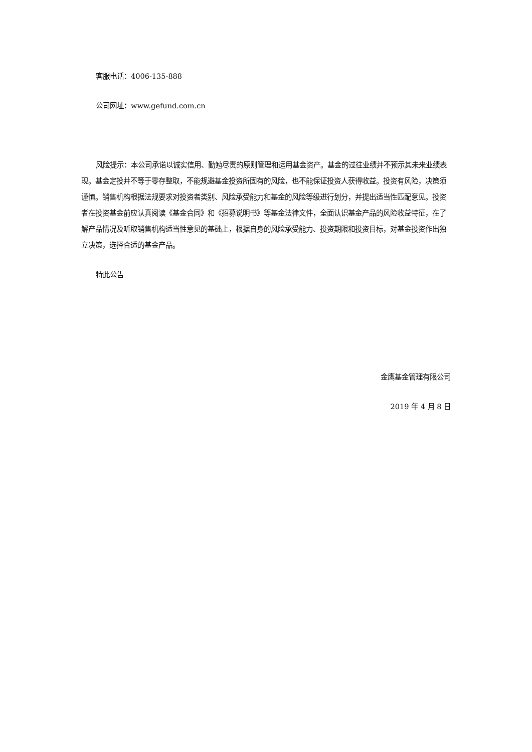客服电话：4006-135-888
公司网址：www.gefund.com.cn
风险提示：本公司承诺以诚实信用、勤勉尽责的原则管理和运用基金资产。基金的过往业绩并不预示其未来业绩表现。基金定投并不等于零存整取，不能规避基金投资所固有的风险，也不能保证投资人获得收益。投资有风险，决策须谨慎。销售机构根据法规要求对投资者类别、风险承受能力和基金的风险等级进行划分，并提出适当性匹配意见。投资者在投资基金前应认真阅读《基金合同》和《招募说明书》等基金法律文件，全面认识基金产品的风险收益特征，在了解产品情况及听取销售机构适当性意见的基础上，根据自身的风险承受能力、投资期限和投资目标，对基金投资作出独立决策，选择合适的基金产品。
特此公告
金鹰基金管理有限公司
2019 年 4 月 8 日